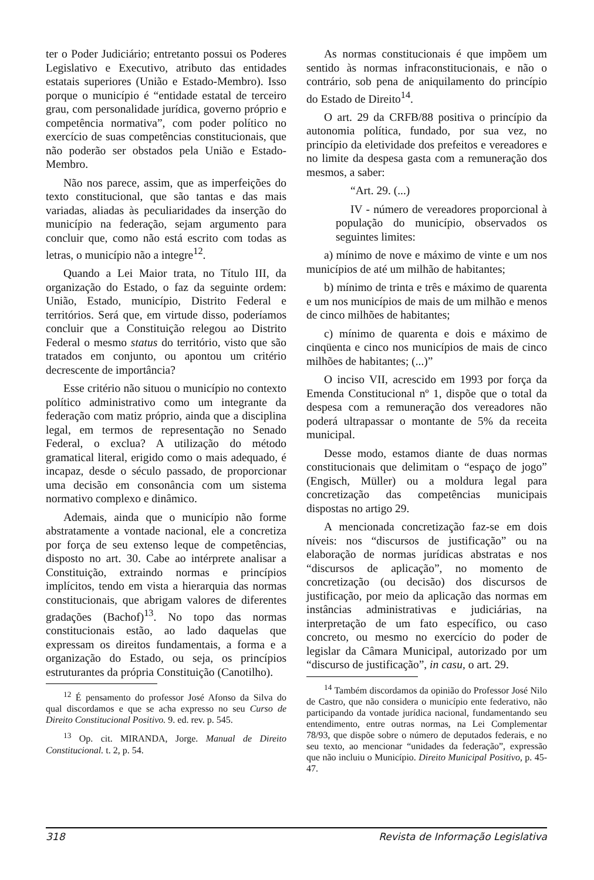ter o Poder Judiciário; entretanto possui os Poderes Legislativo e Executivo, atributo das entidades estatais superiores (União e Estado-Membro). Isso porque o município é “entidade estatal de terceiro grau, com personalidade jurídica, governo próprio e competência normativa”, com poder político no exercício de suas competências constitucionais, que não poderão ser obstados pela União e Estado-Membro.
Não nos parece, assim, que as imperfeições do texto constitucional, que são tantas e das mais variadas, aliadas às peculiaridades da inserção do município na federação, sejam argumento para concluir que, como não está escrito com todas as letras, o município não a integre<sup>12</sup>.
Quando a Lei Maior trata, no Título III, da organização do Estado, o faz da seguinte ordem: União, Estado, município, Distrito Federal e territórios. Será que, em virtude disso, poderíamos concluir que a Constituição relegou ao Distrito Federal o mesmo status do território, visto que são tratados em conjunto, ou apontou um critério decrescente de importância?
Esse critério não situou o município no contexto político administrativo como um integrante da federação com matiz próprio, ainda que a disciplina legal, em termos de representação no Senado Federal, o exclua? A utilização do método gramatical literal, erigido como o mais adequado, é incapaz, desde o século passado, de proporcionar uma decisão em consonância com um sistema normativo complexo e dinâmico.
Ademais, ainda que o município não forme abstratamente a vontade nacional, ele a concretiza por força de seu extenso leque de competências, disposto no art. 30. Cabe ao intérprete analisar a Constituição, extraindo normas e princípios implícitos, tendo em vista a hierarquia das normas constitucionais, que abrigam valores de diferentes gradações (Bachof)<sup>13</sup>. No topo das normas constitucionais estão, ao lado daquelas que expressam os direitos fundamentais, a forma e a organização do Estado, ou seja, os princípios estruturantes da própria Constituição (Canotilho).
<sup>12</sup> É pensamento do professor José Afonso da Silva do qual discordamos e que se acha expresso no seu Curso de Direito Constitucional Positivo. 9. ed. rev. p. 545.
<sup>13</sup> Op. cit. MIRANDA, Jorge. Manual de Direito Constitucional. t. 2, p. 54.
As normas constitucionais é que impõem um sentido às normas infraconstitucionais, e não o contrário, sob pena de aniquilamento do princípio do Estado de Direito<sup>14</sup>.
O art. 29 da CRFB/88 positiva o princípio da autonomia política, fundado, por sua vez, no princípio da eletividade dos prefeitos e vereadores e no limite da despesa gasta com a remuneração dos mesmos, a saber:
“Art. 29. (...)
IV - número de vereadores proporcional à população do município, observados os seguintes limites:
a) mínimo de nove e máximo de vinte e um nos municípios de até um milhão de habitantes;
b) mínimo de trinta e três e máximo de quarenta e um nos municípios de mais de um milhão e menos de cinco milhões de habitantes;
c) mínimo de quarenta e dois e máximo de cinqüenta e cinco nos municípios de mais de cinco milhões de habitantes; (...)”
O inciso VII, acrescido em 1993 por força da Emenda Constitucional nº 1, dispõe que o total da despesa com a remuneração dos vereadores não poderá ultrapassar o montante de 5% da receita municipal.
Desse modo, estamos diante de duas normas constitucionais que delimitam o “espaço de jogo” (Engisch, Müller) ou a moldura legal para concretização das competências municipais dispostas no artigo 29.
A mencionada concretização faz-se em dois níveis: nos “discursos de justificação” ou na elaboração de normas jurídicas abstratas e nos “discursos de aplicação”, no momento de concretização (ou decisão) dos discursos de justificação, por meio da aplicação das normas em instâncias administrativas e judiciárias, na interpretação de um fato específico, ou caso concreto, ou mesmo no exercício do poder de legislar da Câmara Municipal, autorizado por um “discurso de justificação”, in casu, o art. 29.
<sup>14</sup> Também discordamos da opinião do Professor José Nilo de Castro, que não considera o município ente federativo, não participando da vontade jurídica nacional, fundamentando seu entendimento, entre outras normas, na Lei Complementar 78/93, que dispõe sobre o número de deputados federais, e no seu texto, ao mencionar “unidades da federação”, expressão que não incluiu o Município. Direito Municipal Positivo, p. 45-47.
318 Revista de Informação Legislativa